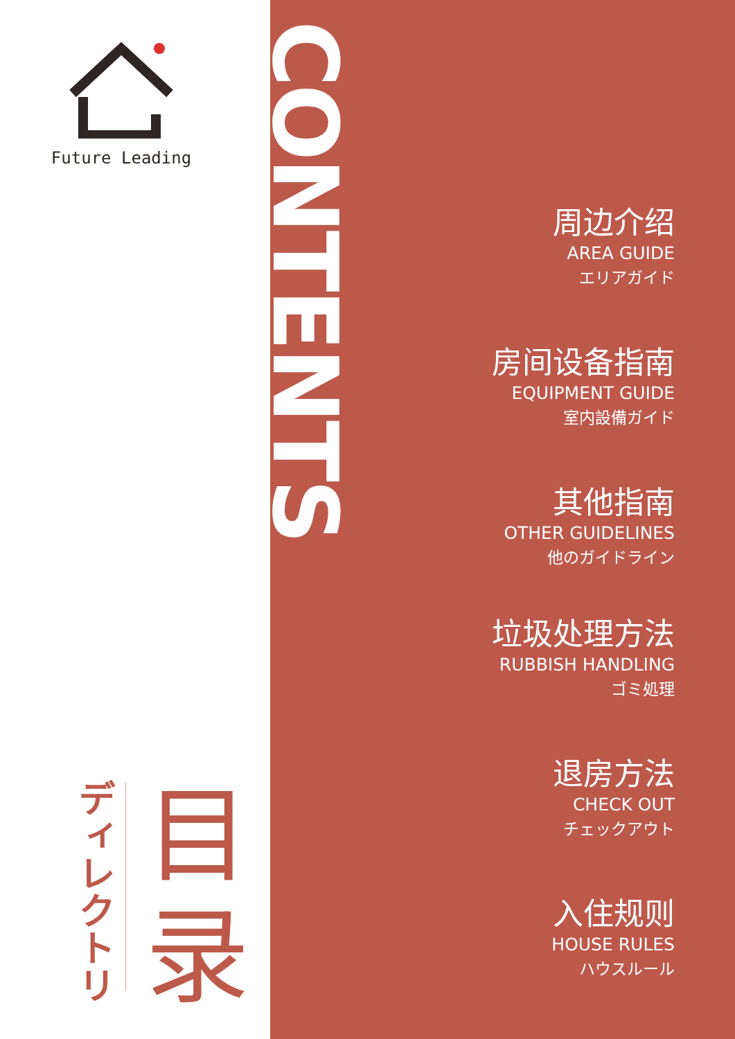Future Leading
ディレクトリ
目
录
CONTENTS
周边介绍
AREA GUIDE
エリアガイド
房间设备指南
EQUIPMENT GUIDE
室内設備ガイド
其他指南
OTHER GUIDELINES
他のガイドライン
垃圾处理方法
RUBBISH HANDLING
ゴミ処理
退房方法
CHECK OUT
チェックアウト
入住规则
HOUSE RULES
ハウスルール